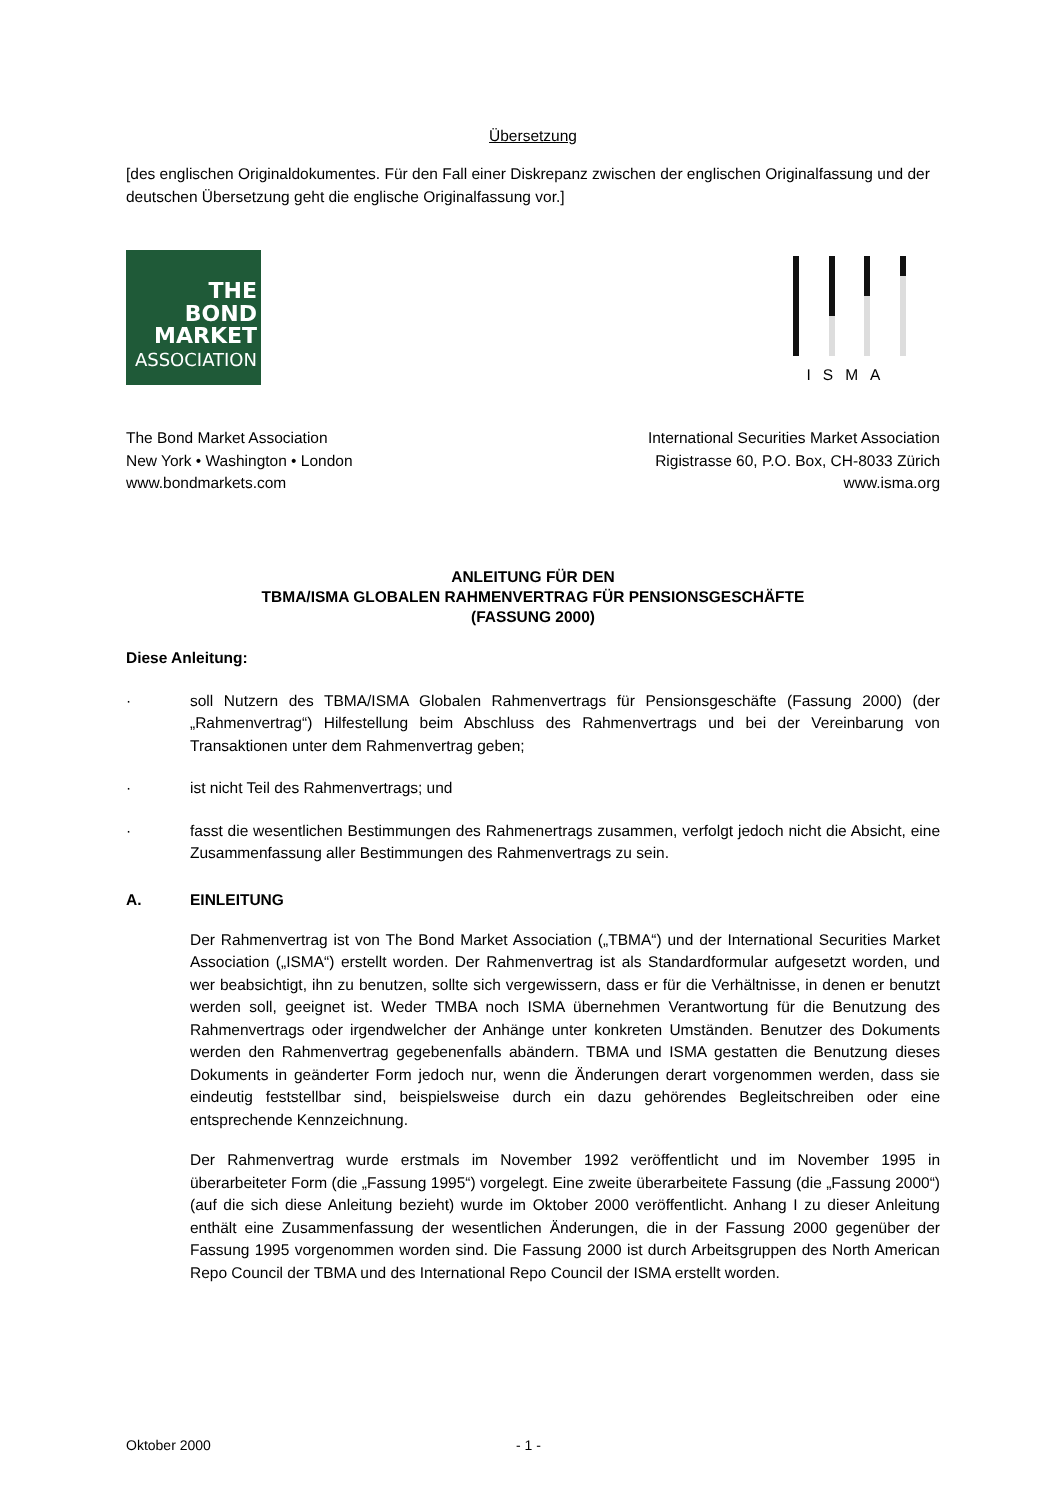Übersetzung
[des englischen Originaldokumentes. Für den Fall einer Diskrepanz zwischen der englischen Originalfassung und der deutschen Übersetzung geht die englische Originalfassung vor.]
THE
BOND
MARKET
ASSOCIATION
ISMA
The Bond Market Association
New York • Washington • London
www.bondmarkets.com
International Securities Market Association
Rigistrasse 60, P.O. Box, CH-8033 Zürich
www.isma.org
ANLEITUNG FÜR DEN
TBMA/ISMA GLOBALEN RAHMENVERTRAG FÜR PENSIONSGESCHÄFTE
(FASSUNG 2000)
Diese Anleitung:
· soll Nutzern des TBMA/ISMA Globalen Rahmenvertrags für Pensionsgeschäfte (Fassung 2000) (der „Rahmenvertrag“) Hilfestellung beim Abschluss des Rahmenvertrags und bei der Vereinbarung von Transaktionen unter dem Rahmenvertrag geben;
· ist nicht Teil des Rahmenvertrags; und
· fasst die wesentlichen Bestimmungen des Rahmenertrags zusammen, verfolgt jedoch nicht die Absicht, eine Zusammenfassung aller Bestimmungen des Rahmenvertrags zu sein.
A. EINLEITUNG
Der Rahmenvertrag ist von The Bond Market Association („TBMA“) und der International Securities Market Association („ISMA“) erstellt worden. Der Rahmenvertrag ist als Standardformular aufgesetzt worden, und wer beabsichtigt, ihn zu benutzen, sollte sich vergewissern, dass er für die Verhältnisse, in denen er benutzt werden soll, geeignet ist. Weder TMBA noch ISMA übernehmen Verantwortung für die Benutzung des Rahmenvertrags oder irgendwelcher der Anhänge unter konkreten Umständen. Benutzer des Dokuments werden den Rahmenvertrag gegebenenfalls abändern. TBMA und ISMA gestatten die Benutzung dieses Dokuments in geänderter Form jedoch nur, wenn die Änderungen derart vorgenommen werden, dass sie eindeutig feststellbar sind, beispielsweise durch ein dazu gehörendes Begleitschreiben oder eine entsprechende Kennzeichnung.
Der Rahmenvertrag wurde erstmals im November 1992 veröffentlicht und im November 1995 in überarbeiteter Form (die „Fassung 1995“) vorgelegt. Eine zweite überarbeitete Fassung (die „Fassung 2000“) (auf die sich diese Anleitung bezieht) wurde im Oktober 2000 veröffentlicht. Anhang I zu dieser Anleitung enthält eine Zusammenfassung der wesentlichen Änderungen, die in der Fassung 2000 gegenüber der Fassung 1995 vorgenommen worden sind. Die Fassung 2000 ist durch Arbeitsgruppen des North American Repo Council der TBMA und des International Repo Council der ISMA erstellt worden.
Oktober 2000 - 1 -